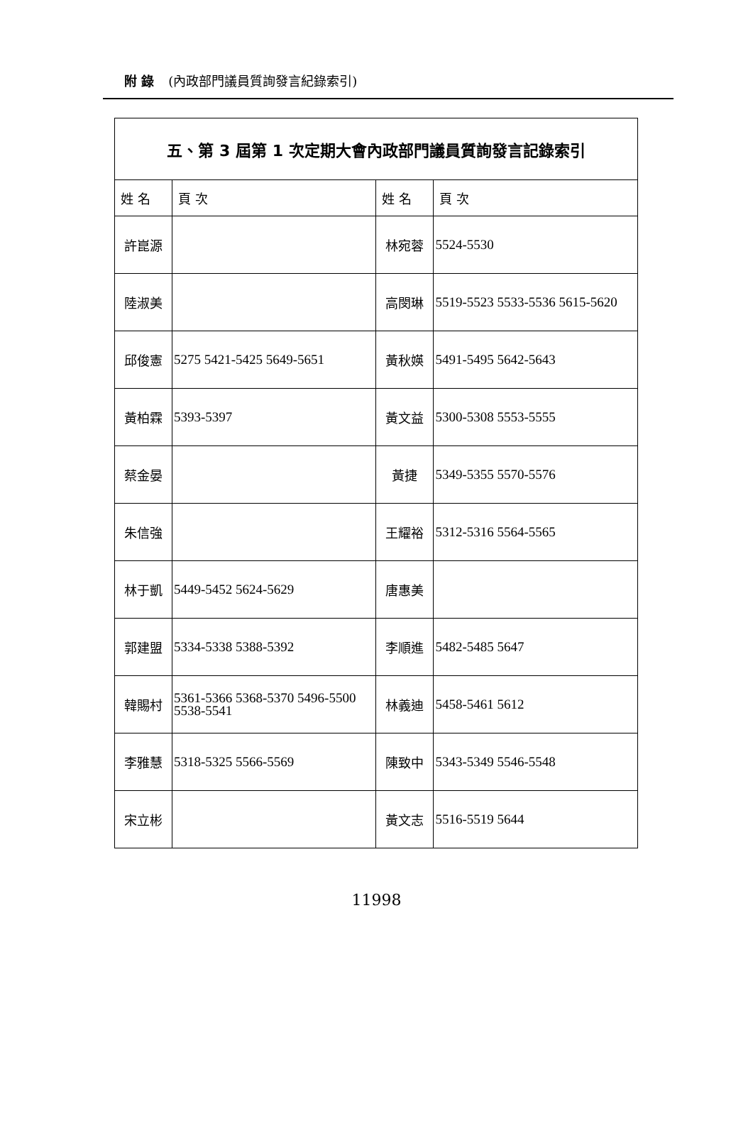附 錄 (內政部門議員質詢發言紀錄索引)
| 五、第 3 屆第 1 次定期大會內政部門議員質詢發言記錄索引 | | | |
| 姓 名 | 頁 次 | 姓 名 | 頁 次 |
| 許崑源 | | 林宛蓉 | 5524-5530 |
| 陸淑美 | | 高閔琳 | 5519-5523 5533-5536 5615-5620 |
| 邱俊憲 | 5275 5421-5425 5649-5651 | 黃秋媖 | 5491-5495 5642-5643 |
| 黃柏霖 | 5393-5397 | 黃文益 | 5300-5308 5553-5555 |
| 蔡金晏 | | 黃捷 | 5349-5355 5570-5576 |
| 朱信強 | | 王耀裕 | 5312-5316 5564-5565 |
| 林于凱 | 5449-5452 5624-5629 | 唐惠美 | |
| 郭建盟 | 5334-5338 5388-5392 | 李順進 | 5482-5485 5647 |
| 韓賜村 | 5361-5366 5368-5370 5496-5500 5538-5541 | 林義迪 | 5458-5461 5612 |
| 李雅慧 | 5318-5325 5566-5569 | 陳致中 | 5343-5349 5546-5548 |
| 宋立彬 | | 黃文志 | 5516-5519 5644 |
11998